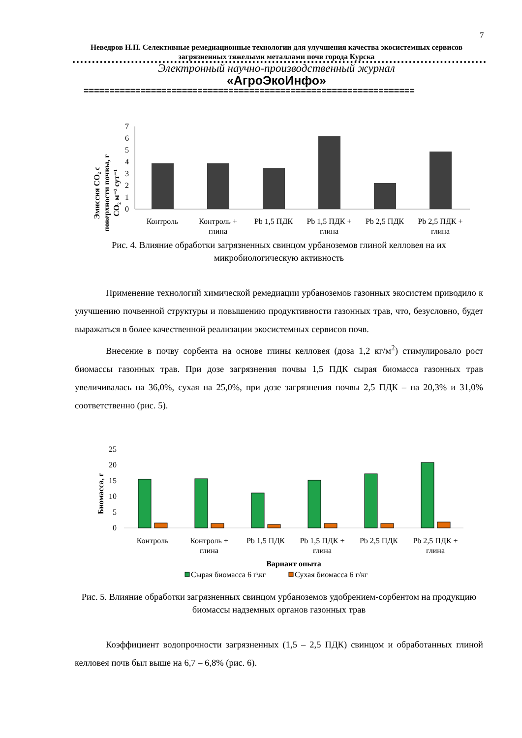7
Неведров Н.П. Селективные ремедиационные технологии для улучшения качества экосистемных сервисов загрязненных тяжелыми металлами почв города Курска
Электронный научно-производственный журнал
«АгроЭкоИнфо»
================================================================
Эмиссия CO₂ с
поверхности почвы, г
CO₂ м⁻² сут⁻¹
7
6
5
4
3
2
1
0
Контроль
Контроль +
глина
Pb 1,5 ПДК
Pb 1,5 ПДК +
глина
Pb 2,5 ПДК
Pb 2,5 ПДК +
глина
Рис. 4. Влияние обработки загрязненных свинцом урбаноземов глиной келловея на их микробиологическую активность
Применение технологий химической ремедиации урбаноземов газонных экосистем приводило к улучшению почвенной структуры и повышению продуктивности газонных трав, что, безусловно, будет выражаться в более качественной реализации экосистемных сервисов почв.
Внесение в почву сорбента на основе глины келловея (доза 1,2 кг/м<sup>2</sup>) стимулировало рост биомассы газонных трав. При дозе загрязнения почвы 1,5 ПДК сырая биомасса газонных трав увеличивалась на 36,0%, сухая на 25,0%, при дозе загрязнения почвы 2,5 ПДК – на 20,3% и 31,0% соответственно (рис. 5).
Биомасса, г
25
20
15
10
5
0
Контроль
Контроль +
глина
Pb 1,5 ПДК
Pb 1,5 ПДК +
глина
Pb 2,5 ПДК
Pb 2,5 ПДК +
глина
Вариант опыта
Сырая биомасса 6 г\кг
Сухая биомасса 6 г/кг
Рис. 5. Влияние обработки загрязненных свинцом урбаноземов удобрением-сорбентом на продукцию биомассы надземных органов газонных трав
Коэффициент водопрочности загрязненных (1,5 – 2,5 ПДК) свинцом и обработанных глиной келловея почв был выше на 6,7 – 6,8% (рис. 6).